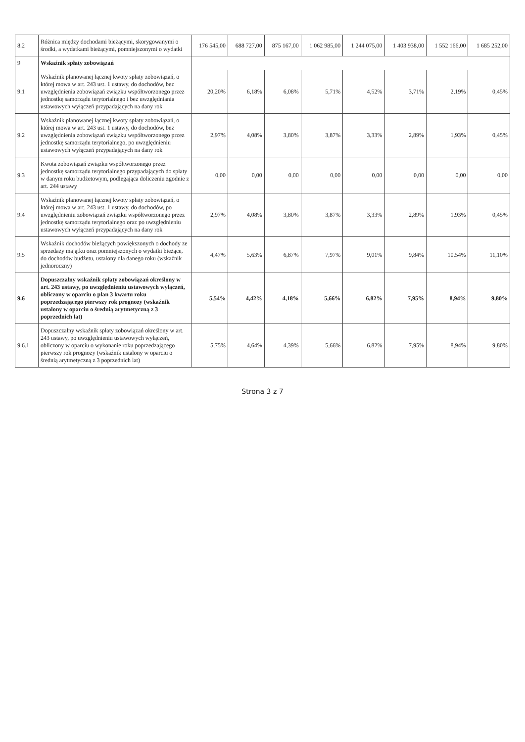| 8.2 | Różnica między dochodami bieżącymi, skorygowanymi o środki, a wydatkami bieżącymi, pomniejszonymi o wydatki | 176 545,00 | 688 727,00 | 875 167,00 | 1 062 985,00 | 1 244 075,00 | 1 403 938,00 | 1 552 166,00 | 1 685 252,00 |
| 9 | Wskaźnik spłaty zobowiązań | | | | | | | | |
| 9.1 | Wskaźnik planowanej łącznej kwoty spłaty zobowiązań, o której mowa w art. 243 ust. 1 ustawy, do dochodów, bez uwzględnienia zobowiązań związku współtworzonego przez jednostkę samorządu terytorialnego i bez uwzględniania ustawowych wyłączeń przypadających na dany rok | 20,20% | 6,18% | 6,08% | 5,71% | 4,52% | 3,71% | 2,19% | 0,45% |
| 9.2 | Wskaźnik planowanej łącznej kwoty spłaty zobowiązań, o której mowa w art. 243 ust. 1 ustawy, do dochodów, bez uwzględnienia zobowiązań związku współtworzonego przez jednostkę samorządu terytorialnego, po uwzględnieniu ustawowych wyłączeń przypadających na dany rok | 2,97% | 4,08% | 3,80% | 3,87% | 3,33% | 2,89% | 1,93% | 0,45% |
| 9.3 | Kwota zobowiązań związku współtworzonego przez jednostkę samorządu terytorialnego przypadających do spłaty w danym roku budżetowym, podlegająca doliczeniu zgodnie z art. 244 ustawy | 0,00 | 0,00 | 0,00 | 0,00 | 0,00 | 0,00 | 0,00 | 0,00 |
| 9.4 | Wskaźnik planowanej łącznej kwoty spłaty zobowiązań, o której mowa w art. 243 ust. 1 ustawy, do dochodów, po uwzględnieniu zobowiązań związku współtworzonego przez jednostkę samorządu terytorialnego oraz po uwzględnieniu ustawowych wyłączeń przypadających na dany rok | 2,97% | 4,08% | 3,80% | 3,87% | 3,33% | 2,89% | 1,93% | 0,45% |
| 9.5 | Wskaźnik dochodów bieżących powiększonych o dochody ze sprzedaży majątku oraz pomniejszonych o wydatki bieżące, do dochodów budżetu, ustalony dla danego roku (wskaźnik jednoroczny) | 4,47% | 5,63% | 6,87% | 7,97% | 9,01% | 9,84% | 10,54% | 11,10% |
| 9.6 | Dopuszczalny wskaźnik spłaty zobowiązań określony w art. 243 ustawy, po uwzględnieniu ustawowych wyłączeń, obliczony w oparciu o plan 3 kwartu roku poprzedzającego pierwszy rok prognozy (wskaźnik ustalony w oparciu o średnią arytmetyczną z 3 poprzednich lat) | 5,54% | 4,42% | 4,18% | 5,66% | 6,82% | 7,95% | 8,94% | 9,80% |
| 9.6.1 | Dopuszczalny wskaźnik spłaty zobowiązań określony w art. 243 ustawy, po uwzględnieniu ustawowych wyłączeń, obliczony w oparciu o wykonanie roku poprzedzającego pierwszy rok prognozy (wskaźnik ustalony w oparciu o średnią arytmetyczną z 3 poprzednich lat) | 5,75% | 4,64% | 4,39% | 5,66% | 6,82% | 7,95% | 8,94% | 9,80% |
Strona 3 z 7